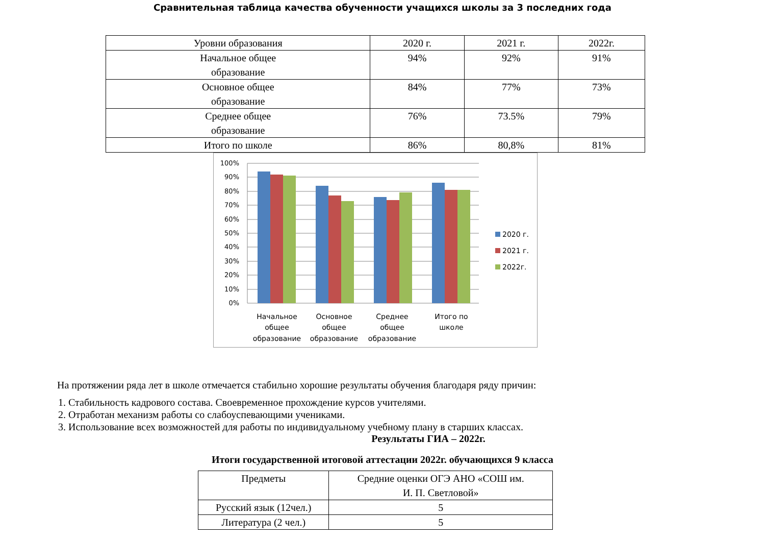Сравнительная таблица качества обученности учащихся школы за 3 последних года
| Уровни образования | 2020 г. | 2021 г. | 2022г. |
| --- | --- | --- | --- |
| Начальное общее образование | 94% | 92% | 91% |
| Основное общее образование | 84% | 77% | 73% |
| Среднее общее образование | 76% | 73.5% | 79% |
| Итого по школе | 86% | 80,8% | 81% |
100%
90%
80%
70%
60%
50%
40%
30%
20%
10%
0%
Начальное
общее
образование
Основное
общее
образование
Среднее
общее
образование
Итого по
школе
2020 г.
2021 г.
2022г.
На протяжении ряда лет в школе отмечается стабильно хорошие результаты обучения благодаря ряду причин:
1. Стабильность кадрового состава. Своевременное прохождение курсов учителями.
2. Отработан механизм работы со слабоуспевающими учениками.
3. Использование всех возможностей для работы по индивидуальному учебному плану в старших классах.
Результаты ГИА – 2022г.
Итоги государственной итоговой аттестации 2022г. обучающихся 9 класса
| Предметы | Средние оценки ОГЭ АНО «СОШ им. И. П. Светловой» |
| --- | --- |
| Русский язык (12чел.) | 5 |
| Литература (2 чел.) | 5 |